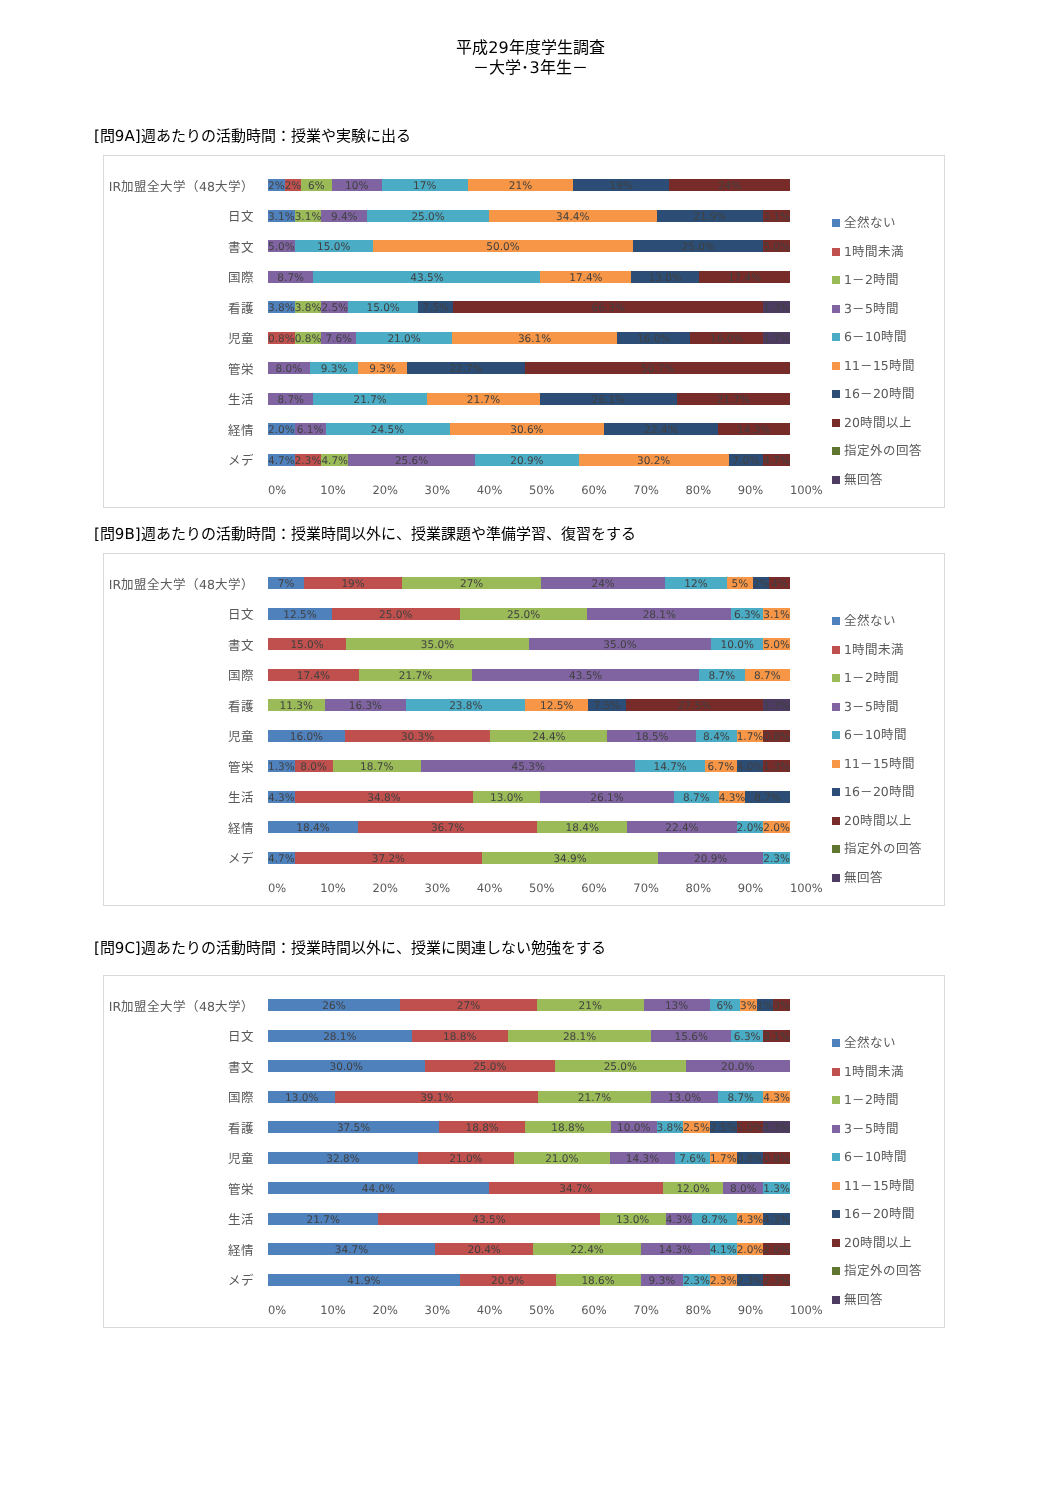平成29年度学生調査
－大学･3年生－
[問9A]週あたりの活動時間：授業や実験に出る
IR加盟全大学（48大学）
2% 2% 6% 10% 17% 21% 19% 24%
日文
3.1% 3.1% 9.4% 25.0% 34.4% 21.9% 3.1%
書文
5.0% 15.0% 50.0% 25.0% 5.0%
国際
8.7% 43.5% 17.4% 13.0% 17.4%
看護
3.8% 3.8% 2.5% 15.0% 7.5% 66.3% 1.3%
児童
0.8% 0.8% 7.6% 21.0% 36.1% 16.0% 16.0% 1.7%
管栄
8.0% 9.3% 9.3% 22.7% 50.7%
生活
8.7% 21.7% 21.7% 26.1% 21.7%
経情
2.0% 6.1% 24.5% 30.6% 22.4% 14.3%
メデ
4.7% 2.3% 4.7% 25.6% 20.9% 30.2% 7.0% 4.7%
0% 10% 20% 30% 40% 50% 60% 70% 80% 90% 100%
全然ない
1時間未満
1－2時間
3－5時間
6－10時間
11－15時間
16－20時間
20時間以上
指定外の回答
無回答
[問9B]週あたりの活動時間：授業時間以外に、授業課題や準備学習、復習をする
IR加盟全大学（48大学）
7% 19% 27% 24% 12% 5% 2% 4%
日文
12.5% 25.0% 25.0% 28.1% 6.3% 3.1%
書文
15.0% 35.0% 35.0% 10.0% 5.0%
国際
17.4% 21.7% 43.5% 8.7% 8.7%
看護
11.3% 16.3% 23.8% 12.5% 7.5% 27.5% 1.3%
児童
16.0% 30.3% 24.4% 18.5% 8.4% 1.7% 0.8%
管栄
1.3% 8.0% 18.7% 45.3% 14.7% 6.7% 4.0% 1.3%
生活
4.3% 34.8% 13.0% 26.1% 8.7% 4.3% 8.7%
経情
18.4% 36.7% 18.4% 22.4% 2.0% 2.0%
メデ
4.7% 37.2% 34.9% 20.9% 2.3%
0% 10% 20% 30% 40% 50% 60% 70% 80% 90% 100%
全然ない
1時間未満
1－2時間
3－5時間
6－10時間
11－15時間
16－20時間
20時間以上
指定外の回答
無回答
[問9C]週あたりの活動時間：授業時間以外に、授業に関連しない勉強をする
IR加盟全大学（48大学）
26% 27% 21% 13% 6% 3% 1% 3%
日文
28.1% 18.8% 28.1% 15.6% 6.3% 3.1%
書文
30.0% 25.0% 25.0% 20.0%
国際
13.0% 39.1% 21.7% 13.0% 8.7% 4.3%
看護
37.5% 18.8% 18.8% 10.0% 3.8% 2.5% 2.5% 5.0% 1.3%
児童
32.8% 21.0% 21.0% 14.3% 7.6% 1.7% 0.8% 0.8%
管栄
44.0% 34.7% 12.0% 8.0% 1.3%
生活
21.7% 43.5% 13.0% 4.3% 8.7% 4.3% 4.3%
経情
34.7% 20.4% 22.4% 14.3% 4.1% 2.0% 2.0%
メデ
41.9% 20.9% 18.6% 9.3% 2.3% 2.3% 2.3% 2.3%
0% 10% 20% 30% 40% 50% 60% 70% 80% 90% 100%
全然ない
1時間未満
1－2時間
3－5時間
6－10時間
11－15時間
16－20時間
20時間以上
指定外の回答
無回答